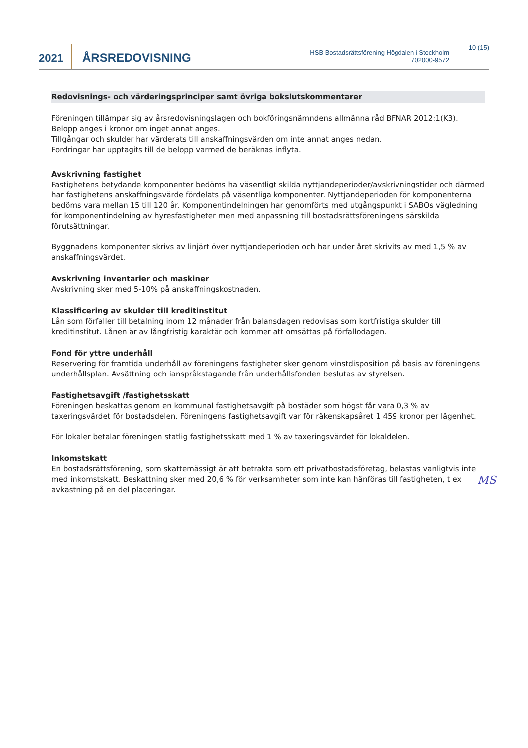2021
ÅRSREDOVISNING
HSB Bostadsrättsförening Högdalen i Stockholm
702000-9572
10 (15)
Redovisnings- och värderingsprinciper samt övriga bokslutskommentarer
Föreningen tillämpar sig av årsredovisningslagen och bokföringsnämndens allmänna råd BFNAR 2012:1(K3).
Belopp anges i kronor om inget annat anges.
Tillgångar och skulder har värderats till anskaffningsvärden om inte annat anges nedan.
Fordringar har upptagits till de belopp varmed de beräknas inflyta.
Avskrivning fastighet
Fastighetens betydande komponenter bedöms ha väsentligt skilda nyttjandeperioder/avskrivningstider och därmed har fastighetens anskaffningsvärde fördelats på väsentliga komponenter. Nyttjandeperioden för komponenterna bedöms vara mellan 15 till 120 år. Komponentindelningen har genomförts med utgångspunkt i SABOs vägledning för komponentindelning av hyresfastigheter men med anpassning till bostadsrättsföreningens särskilda förutsättningar.
Byggnadens komponenter skrivs av linjärt över nyttjandeperioden och har under året skrivits av med 1,5 % av anskaffningsvärdet.
Avskrivning inventarier och maskiner
Avskrivning sker med 5-10% på anskaffningskostnaden.
Klassificering av skulder till kreditinstitut
Lån som förfaller till betalning inom 12 månader från balansdagen redovisas som kortfristiga skulder till kreditinstitut. Lånen är av långfristig karaktär och kommer att omsättas på förfallodagen.
Fond för yttre underhåll
Reservering för framtida underhåll av föreningens fastigheter sker genom vinstdisposition på basis av föreningens underhållsplan. Avsättning och ianspråkstagande från underhållsfonden beslutas av styrelsen.
Fastighetsavgift /fastighetsskatt
Föreningen beskattas genom en kommunal fastighetsavgift på bostäder som högst får vara 0,3 % av taxeringsvärdet för bostadsdelen. Föreningens fastighetsavgift var för räkenskapsåret 1 459 kronor per lägenhet.
För lokaler betalar föreningen statlig fastighetsskatt med 1 % av taxeringsvärdet för lokaldelen.
Inkomstskatt
En bostadsrättsförening, som skattemässigt är att betrakta som ett privatbostadsföretag, belastas vanligtvis inte med inkomstskatt. Beskattning sker med 20,6 % för verksamheter som inte kan hänföras till fastigheten, t ex avkastning på en del placeringar.
MS